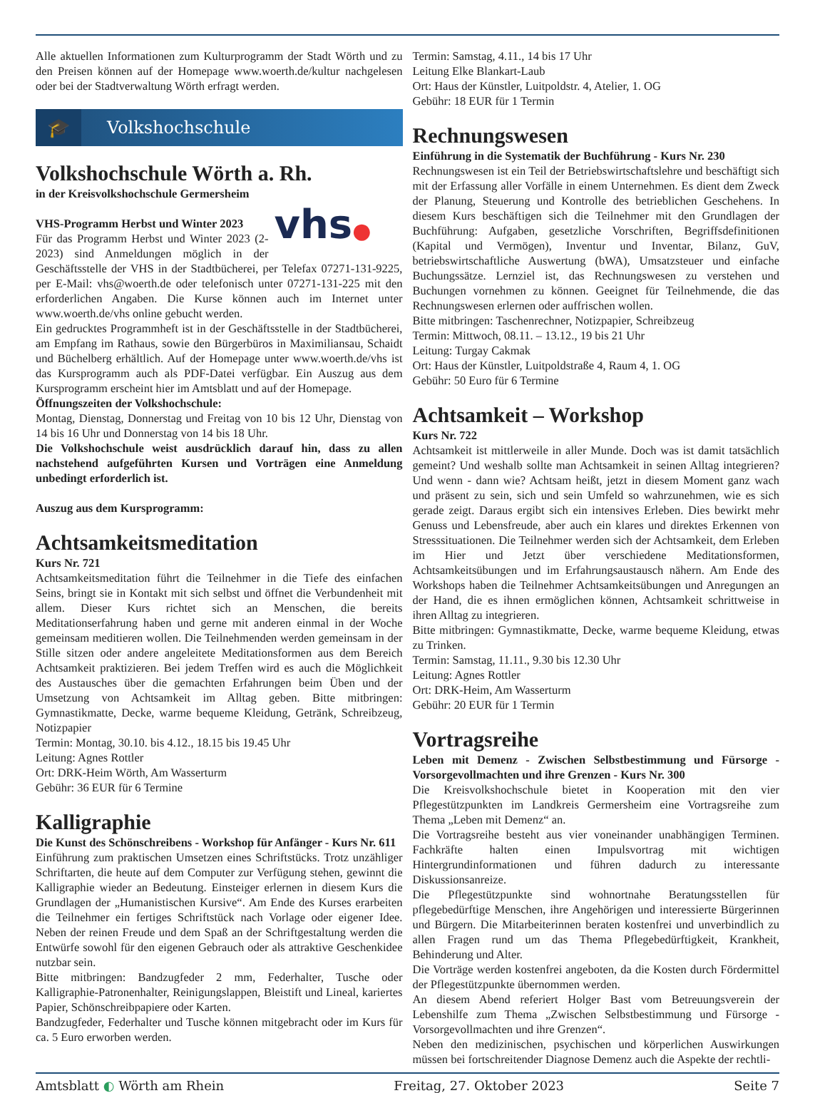Alle aktuellen Informationen zum Kulturprogramm der Stadt Wörth und zu den Preisen können auf der Homepage www.woerth.de/kultur nachgelesen oder bei der Stadtverwaltung Wörth erfragt werden.
🎓
Volkshochschule
Volkshochschule Wörth a. Rh.
in der Kreisvolkshochschule Germersheim
vhs●
VHS-Programm Herbst und Winter 2023
Für das Programm Herbst und Winter 2023 (2-2023) sind Anmeldungen möglich in der Geschäftsstelle der VHS in der Stadtbücherei, per Telefax 07271-131-9225, per E-Mail: vhs@woerth.de oder telefonisch unter 07271-131-225 mit den erforderlichen Angaben. Die Kurse können auch im Internet unter www.woerth.de/vhs online gebucht werden.
Ein gedrucktes Programmheft ist in der Geschäftsstelle in der Stadtbücherei, am Empfang im Rathaus, sowie den Bürgerbüros in Maximiliansau, Schaidt und Büchelberg erhältlich. Auf der Homepage unter www.woerth.de/vhs ist das Kursprogramm auch als PDF-Datei verfügbar. Ein Auszug aus dem Kursprogramm erscheint hier im Amtsblatt und auf der Homepage.
Öffnungszeiten der Volkshochschule:
Montag, Dienstag, Donnerstag und Freitag von 10 bis 12 Uhr, Dienstag von 14 bis 16 Uhr und Donnerstag von 14 bis 18 Uhr.
Die Volkshochschule weist ausdrücklich darauf hin, dass zu allen nachstehend aufgeführten Kursen und Vorträgen eine Anmeldung unbedingt erforderlich ist.
Auszug aus dem Kursprogramm:
Achtsamkeitsmeditation
Kurs Nr. 721
Achtsamkeitsmeditation führt die Teilnehmer in die Tiefe des einfachen Seins, bringt sie in Kontakt mit sich selbst und öffnet die Verbundenheit mit allem. Dieser Kurs richtet sich an Menschen, die bereits Meditationserfahrung haben und gerne mit anderen einmal in der Woche gemeinsam meditieren wollen. Die Teilnehmenden werden gemeinsam in der Stille sitzen oder andere angeleitete Meditationsformen aus dem Bereich Achtsamkeit praktizieren. Bei jedem Treffen wird es auch die Möglichkeit des Austausches über die gemachten Erfahrungen beim Üben und der Umsetzung von Achtsamkeit im Alltag geben. Bitte mitbringen: Gymnastikmatte, Decke, warme bequeme Kleidung, Getränk, Schreibzeug, Notizpapier
Termin: Montag, 30.10. bis 4.12., 18.15 bis 19.45 Uhr
Leitung: Agnes Rottler
Ort: DRK-Heim Wörth, Am Wasserturm
Gebühr: 36 EUR für 6 Termine
Kalligraphie
Die Kunst des Schönschreibens - Workshop für Anfänger - Kurs Nr. 611
Einführung zum praktischen Umsetzen eines Schriftstücks. Trotz unzähliger Schriftarten, die heute auf dem Computer zur Verfügung stehen, gewinnt die Kalligraphie wieder an Bedeutung. Einsteiger erlernen in diesem Kurs die Grundlagen der „Humanistischen Kursive“. Am Ende des Kurses erarbeiten die Teilnehmer ein fertiges Schriftstück nach Vorlage oder eigener Idee. Neben der reinen Freude und dem Spaß an der Schriftgestaltung werden die Entwürfe sowohl für den eigenen Gebrauch oder als attraktive Geschenkidee nutzbar sein.
Bitte mitbringen: Bandzugfeder 2 mm, Federhalter, Tusche oder Kalligraphie-Patronenhalter, Reinigungslappen, Bleistift und Lineal, kariertes Papier, Schönschreibpapiere oder Karten.
Bandzugfeder, Federhalter und Tusche können mitgebracht oder im Kurs für ca. 5 Euro erworben werden.
Termin: Samstag, 4.11., 14 bis 17 Uhr
Leitung Elke Blankart-Laub
Ort: Haus der Künstler, Luitpoldstr. 4, Atelier, 1. OG
Gebühr: 18 EUR für 1 Termin
Rechnungswesen
Einführung in die Systematik der Buchführung - Kurs Nr. 230
Rechnungswesen ist ein Teil der Betriebswirtschaftslehre und beschäftigt sich mit der Erfassung aller Vorfälle in einem Unternehmen. Es dient dem Zweck der Planung, Steuerung und Kontrolle des betrieblichen Geschehens. In diesem Kurs beschäftigen sich die Teilnehmer mit den Grundlagen der Buchführung: Aufgaben, gesetzliche Vorschriften, Begriffsdefinitionen (Kapital und Vermögen), Inventur und Inventar, Bilanz, GuV, betriebswirtschaftliche Auswertung (bWA), Umsatzsteuer und einfache Buchungssätze. Lernziel ist, das Rechnungswesen zu verstehen und Buchungen vornehmen zu können. Geeignet für Teilnehmende, die das Rechnungswesen erlernen oder auffrischen wollen.
Bitte mitbringen: Taschenrechner, Notizpapier, Schreibzeug
Termin: Mittwoch, 08.11. – 13.12., 19 bis 21 Uhr
Leitung: Turgay Cakmak
Ort: Haus der Künstler, Luitpoldstraße 4, Raum 4, 1. OG
Gebühr: 50 Euro für 6 Termine
Achtsamkeit – Workshop
Kurs Nr. 722
Achtsamkeit ist mittlerweile in aller Munde. Doch was ist damit tatsächlich gemeint? Und weshalb sollte man Achtsamkeit in seinen Alltag integrieren? Und wenn - dann wie? Achtsam heißt, jetzt in diesem Moment ganz wach und präsent zu sein, sich und sein Umfeld so wahrzunehmen, wie es sich gerade zeigt. Daraus ergibt sich ein intensives Erleben. Dies bewirkt mehr Genuss und Lebensfreude, aber auch ein klares und direktes Erkennen von Stresssituationen. Die Teilnehmer werden sich der Achtsamkeit, dem Erleben im Hier und Jetzt über verschiedene Meditationsformen, Achtsamkeitsübungen und im Erfahrungsaustausch nähern. Am Ende des Workshops haben die Teilnehmer Achtsamkeitsübungen und Anregungen an der Hand, die es ihnen ermöglichen können, Achtsamkeit schrittweise in ihren Alltag zu integrieren.
Bitte mitbringen: Gymnastikmatte, Decke, warme bequeme Kleidung, etwas zu Trinken.
Termin: Samstag, 11.11., 9.30 bis 12.30 Uhr
Leitung: Agnes Rottler
Ort: DRK-Heim, Am Wasserturm
Gebühr: 20 EUR für 1 Termin
Vortragsreihe
Leben mit Demenz - Zwischen Selbstbestimmung und Fürsorge - Vorsorgevollmachten und ihre Grenzen - Kurs Nr. 300
Die Kreisvolkshochschule bietet in Kooperation mit den vier Pflegestützpunkten im Landkreis Germersheim eine Vortragsreihe zum Thema „Leben mit Demenz“ an.
Die Vortragsreihe besteht aus vier voneinander unabhängigen Terminen. Fachkräfte halten einen Impulsvortrag mit wichtigen Hintergrundinformationen und führen dadurch zu interessante Diskussionsanreize.
Die Pflegestützpunkte sind wohnortnahe Beratungsstellen für pflegebedürftige Menschen, ihre Angehörigen und interessierte Bürgerinnen und Bürgern. Die Mitarbeiterinnen beraten kostenfrei und unverbindlich zu allen Fragen rund um das Thema Pflegebedürftigkeit, Krankheit, Behinderung und Alter.
Die Vorträge werden kostenfrei angeboten, da die Kosten durch Fördermittel der Pflegestützpunkte übernommen werden.
An diesem Abend referiert Holger Bast vom Betreuungsverein der Lebenshilfe zum Thema „Zwischen Selbstbestimmung und Fürsorge - Vorsorgevollmachten und ihre Grenzen“.
Neben den medizinischen, psychischen und körperlichen Auswirkungen müssen bei fortschreitender Diagnose Demenz auch die Aspekte der rechtli-
Amtsblatt ◐ Wörth am Rhein Freitag, 27. Oktober 2023 Seite 7